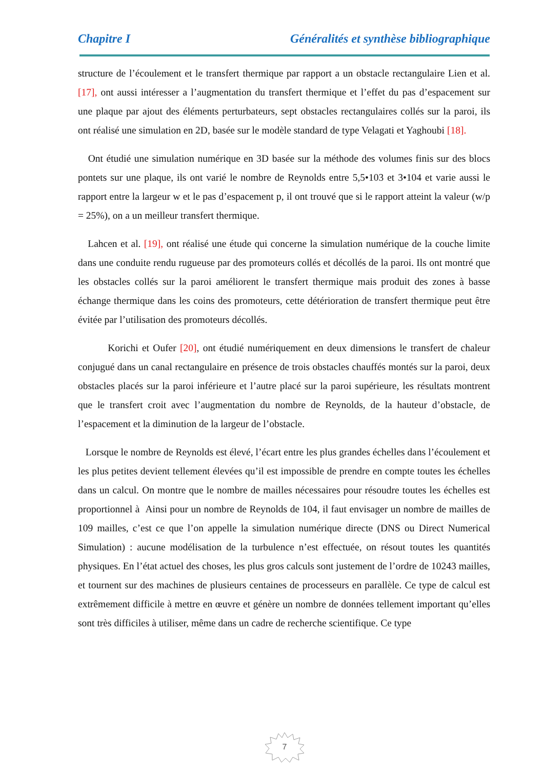Chapitre I Généralités et synthèse bibliographique
structure de l’écoulement et le transfert thermique par rapport a un obstacle rectangulaire Lien et al. [17], ont aussi intéresser a l’augmentation du transfert thermique et l’effet du pas d’espacement sur une plaque par ajout des éléments perturbateurs, sept obstacles rectangulaires collés sur la paroi, ils ont réalisé une simulation en 2D, basée sur le modèle standard de type Velagati et Yaghoubi [18].
Ont étudié une simulation numérique en 3D basée sur la méthode des volumes finis sur des blocs pontets sur une plaque, ils ont varié le nombre de Reynolds entre 5,5•103 et 3•104 et varie aussi le rapport entre la largeur w et le pas d’espacement p, il ont trouvé que si le rapport atteint la valeur (w/p = 25%), on a un meilleur transfert thermique.
Lahcen et al. [19], ont réalisé une étude qui concerne la simulation numérique de la couche limite dans une conduite rendu rugueuse par des promoteurs collés et décollés de la paroi. Ils ont montré que les obstacles collés sur la paroi améliorent le transfert thermique mais produit des zones à basse échange thermique dans les coins des promoteurs, cette détérioration de transfert thermique peut être évitée par l’utilisation des promoteurs décollés.
Korichi et Oufer [20], ont étudié numériquement en deux dimensions le transfert de chaleur conjugué dans un canal rectangulaire en présence de trois obstacles chauffés montés sur la paroi, deux obstacles placés sur la paroi inférieure et l’autre placé sur la paroi supérieure, les résultats montrent que le transfert croit avec l’augmentation du nombre de Reynolds, de la hauteur d’obstacle, de l’espacement et la diminution de la largeur de l’obstacle.
Lorsque le nombre de Reynolds est élevé, l’écart entre les plus grandes échelles dans l’écoulement et les plus petites devient tellement élevées qu’il est impossible de prendre en compte toutes les échelles dans un calcul. On montre que le nombre de mailles nécessaires pour résoudre toutes les échelles est proportionnel à Ainsi pour un nombre de Reynolds de 104, il faut envisager un nombre de mailles de 109 mailles, c’est ce que l’on appelle la simulation numérique directe (DNS ou Direct Numerical Simulation) : aucune modélisation de la turbulence n’est effectuée, on résout toutes les quantités physiques. En l’état actuel des choses, les plus gros calculs sont justement de l’ordre de 10243 mailles, et tournent sur des machines de plusieurs centaines de processeurs en parallèle. Ce type de calcul est extrêmement difficile à mettre en œuvre et génère un nombre de données tellement important qu’elles sont très difficiles à utiliser, même dans un cadre de recherche scientifique. Ce type
7